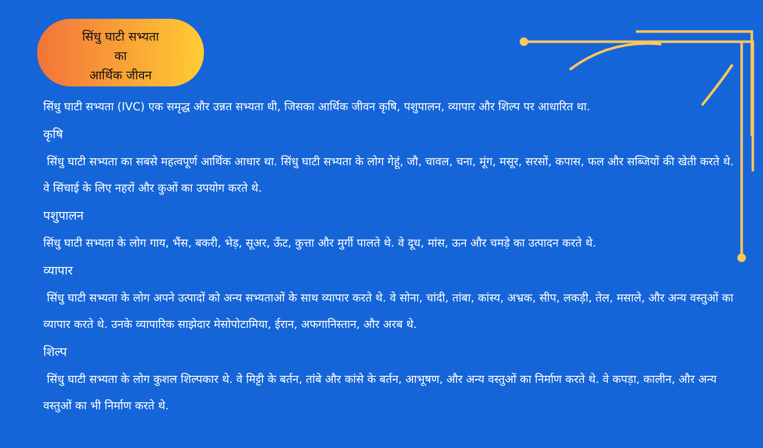सिंधु घाटी सभ्यता
का
आर्थिक जीवन
सिंधु घाटी सभ्यता (IVC) एक समृद्ध और उन्नत सभ्यता थी, जिसका आर्थिक जीवन कृषि, पशुपालन, व्यापार और शिल्प पर आधारित था.
कृषि
सिंधु घाटी सभ्यता का सबसे महत्वपूर्ण आर्थिक आधार था. सिंधु घाटी सभ्यता के लोग गेहूं, जौ, चावल, चना, मूंग, मसूर, सरसों, कपास, फल और सब्जियों की खेती करते थे. वे सिंचाई के लिए नहरों और कुओं का उपयोग करते थे.
पशुपालन
सिंधु घाटी सभ्यता के लोग गाय, भैंस, बकरी, भेड़, सूअर, ऊँट, कुत्ता और मुर्गी पालते थे. वे दूध, मांस, ऊन और चमड़े का उत्पादन करते थे.
व्यापार
सिंधु घाटी सभ्यता के लोग अपने उत्पादों को अन्य सभ्यताओं के साथ व्यापार करते थे. वे सोना, चांदी, तांबा, कांस्य, अभ्रक, सीप, लकड़ी, तेल, मसाले, और अन्य वस्तुओं का व्यापार करते थे. उनके व्यापारिक साझेदार मेसोपोटामिया, ईरान, अफगानिस्तान, और अरब थे.
शिल्प
सिंधु घाटी सभ्यता के लोग कुशल शिल्पकार थे. वे मिट्टी के बर्तन, तांबे और कांसे के बर्तन, आभूषण, और अन्य वस्तुओं का निर्माण करते थे. वे कपड़ा, कालीन, और अन्य वस्तुओं का भी निर्माण करते थे.